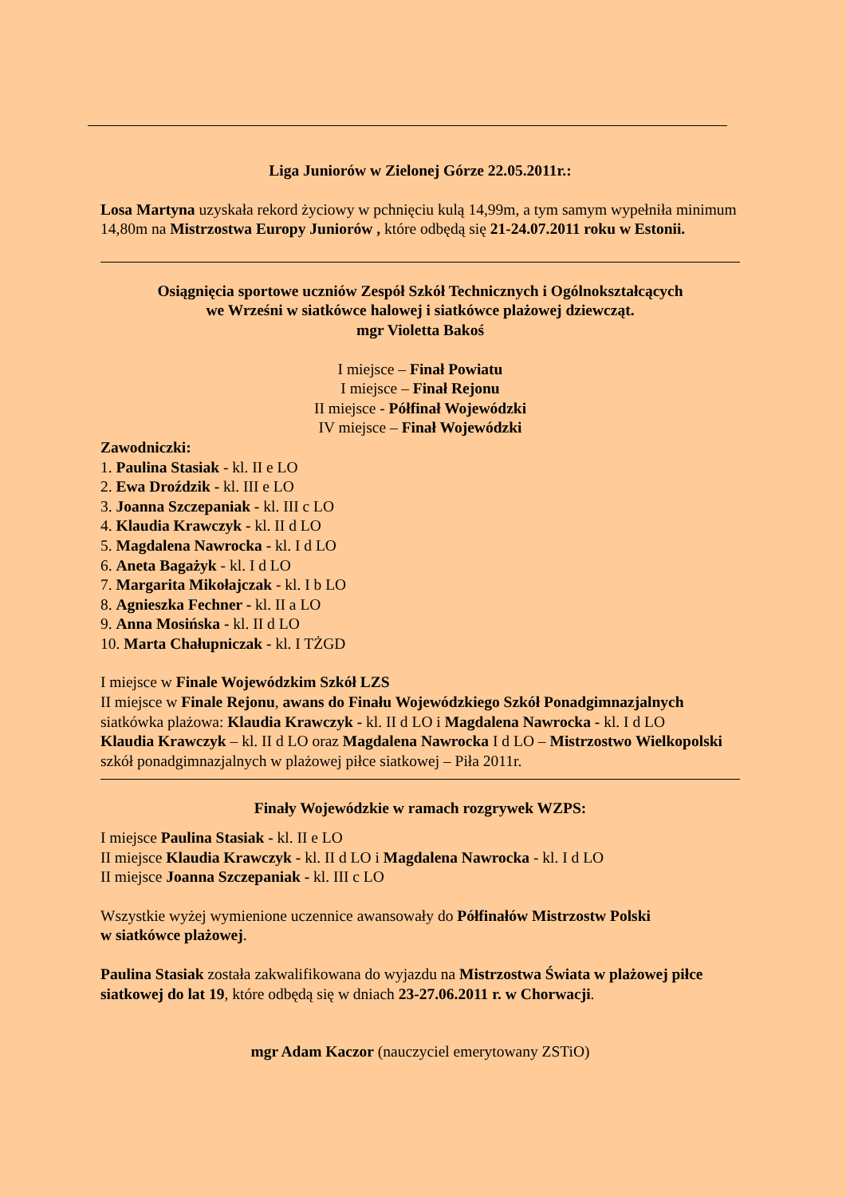Liga Juniorów w Zielonej Górze 22.05.2011r.:
Losa Martyna uzyskała rekord życiowy w pchnięciu kulą 14,99m, a tym samym wypełniła minimum 14,80m na Mistrzostwa Europy Juniorów , które odbędą się 21-24.07.2011 roku w Estonii.
Osiągnięcia sportowe uczniów Zespół Szkół Technicznych i Ogólnokształcących
we Wrześni w siatkówce halowej i siatkówce plażowej dziewcząt.
mgr Violetta Bakoś
I miejsce – Finał Powiatu
I miejsce – Finał Rejonu
II miejsce - Półfinał Wojewódzki
IV miejsce – Finał Wojewódzki
Zawodniczki:
1. Paulina Stasiak - kl. II e LO
2. Ewa Droździk - kl. III e LO
3. Joanna Szczepaniak - kl. III c LO
4. Klaudia Krawczyk - kl. II d LO
5. Magdalena Nawrocka - kl. I d LO
6. Aneta Bagażyk - kl. I d LO
7. Margarita Mikołajczak - kl. I b LO
8. Agnieszka Fechner - kl. II a LO
9. Anna Mosińska - kl. II d LO
10. Marta Chałupniczak - kl. I TŻGD
I miejsce w Finale Wojewódzkim Szkół LZS
II miejsce w Finale Rejonu, awans do Finału Wojewódzkiego Szkół Ponadgimnazjalnych
siatkówka plażowa: Klaudia Krawczyk - kl. II d LO i Magdalena Nawrocka - kl. I d LO
Klaudia Krawczyk – kl. II d LO oraz Magdalena Nawrocka I d LO – Mistrzostwo Wielkopolski szkół ponadgimnazjalnych w plażowej piłce siatkowej – Piła 2011r.
Finały Wojewódzkie w ramach rozgrywek WZPS:
I miejsce Paulina Stasiak - kl. II e LO
II miejsce Klaudia Krawczyk - kl. II d LO i Magdalena Nawrocka - kl. I d LO
II miejsce Joanna Szczepaniak - kl. III c LO
Wszystkie wyżej wymienione uczennice awansowały do Półfinałów Mistrzostw Polski
w siatkówce plażowej.
Paulina Stasiak została zakwalifikowana do wyjazdu na Mistrzostwa Świata w plażowej piłce siatkowej do lat 19, które odbędą się w dniach 23-27.06.2011 r. w Chorwacji.
mgr Adam Kaczor (nauczyciel emerytowany ZSTiO)